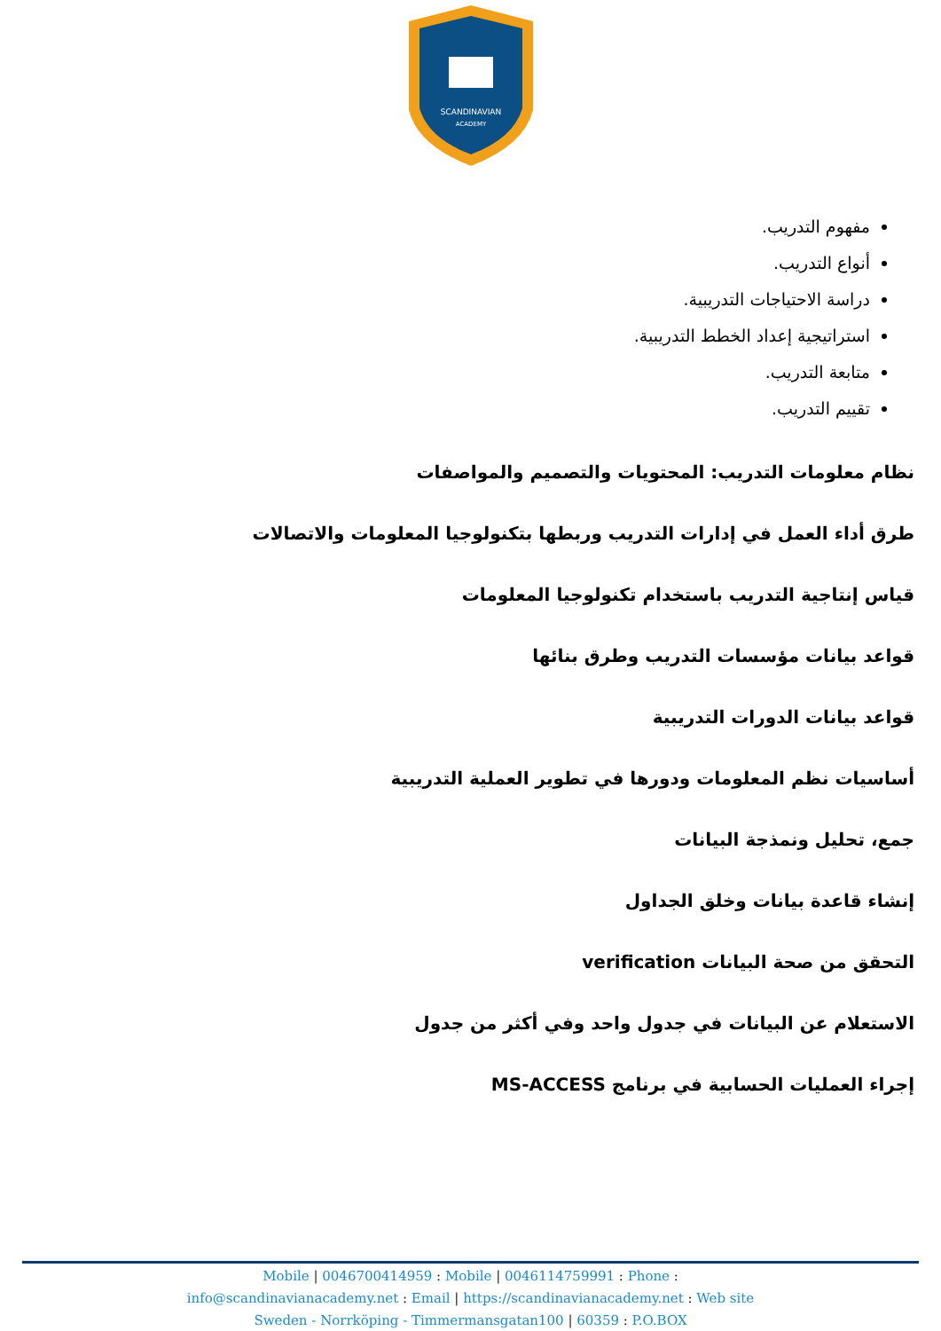SCANDINAVIAN
ACADEMY
مفهوم التدريب.
أنواع التدريب.
دراسة الاحتياجات التدريبية.
استراتيجية إعداد الخطط التدريبية.
متابعة التدريب.
تقييم التدريب.
نظام معلومات التدريب: المحتويات والتصميم والمواصفات
طرق أداء العمل في إدارات التدريب وربطها بتكنولوجيا المعلومات والاتصالات
قياس إنتاجية التدريب باستخدام تكنولوجيا المعلومات
قواعد بيانات مؤسسات التدريب وطرق بنائها
قواعد بيانات الدورات التدريبية
أساسيات نظم المعلومات ودورها في تطوير العملية التدريبية
جمع، تحليل ونمذجة البيانات
إنشاء قاعدة بيانات وخلق الجداول
التحقق من صحة البيانات verification
الاستعلام عن البيانات في جدول واحد وفي أكثر من جدول
إجراء العمليات الحسابية في برنامج MS-ACCESS
Mobile | 0046700414959 : Mobile | 0046114759991 : Phone :
info@scandinavianacademy.net : Email | https://scandinavianacademy.net : Web site
Sweden - Norrköping - Timmermansgatan100 | 60359 : P.O.BOX